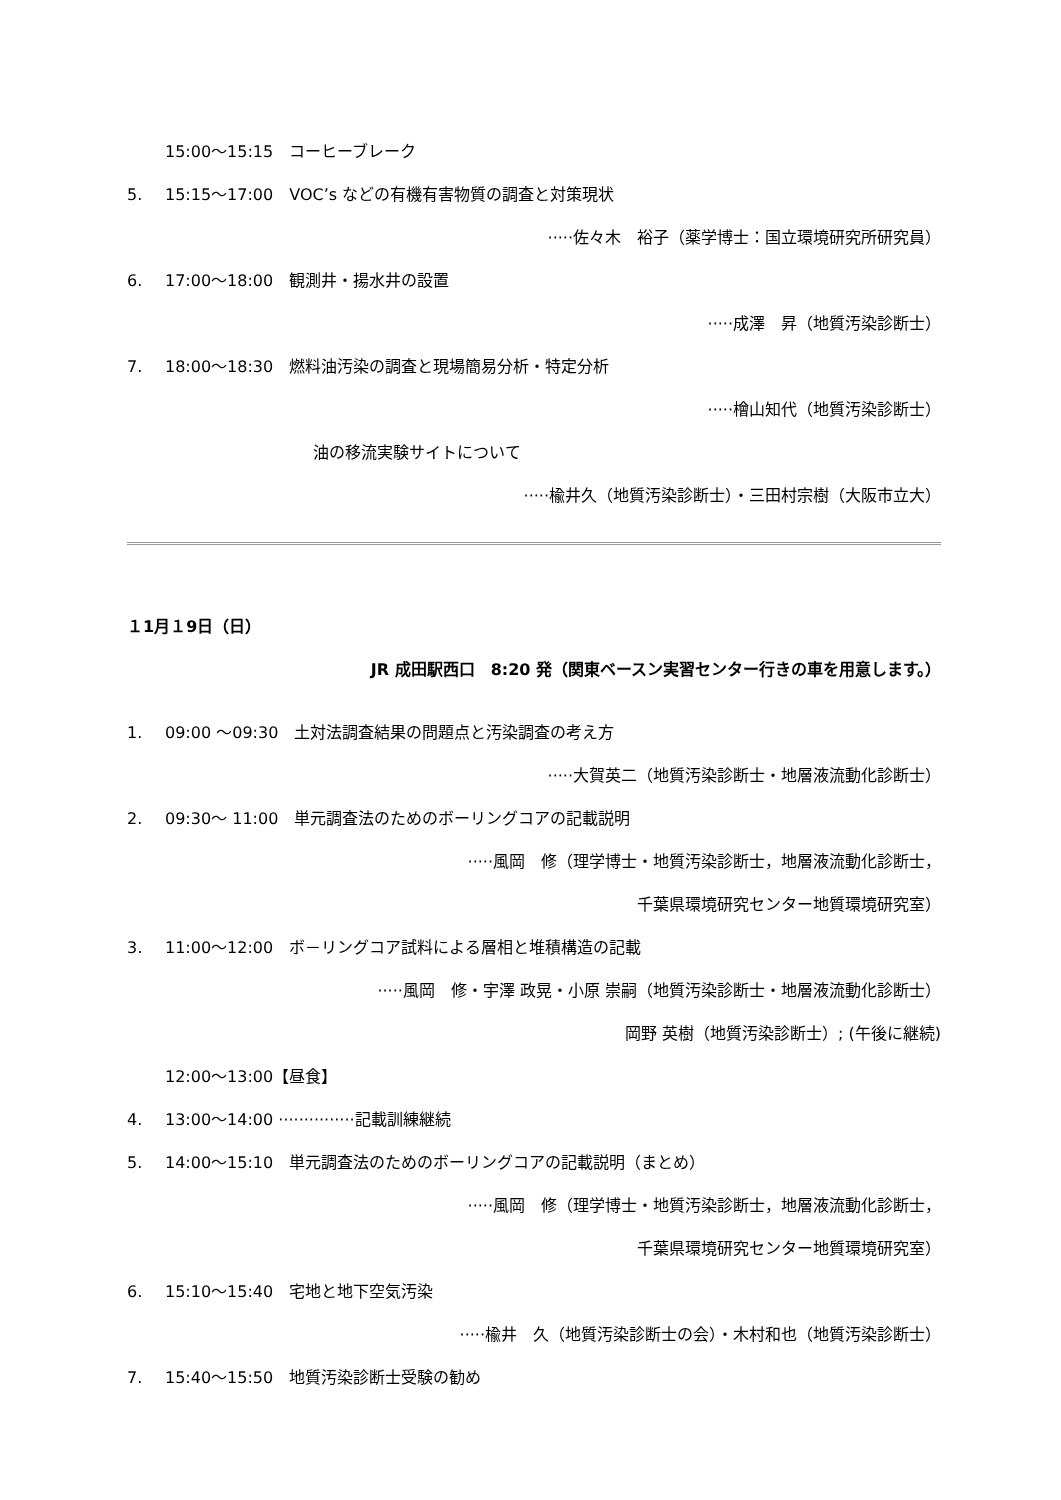15:00～15:15　コーヒーブレーク
5. 15:15～17:00　VOC’s などの有機有害物質の調査と対策現状
·····佐々木　裕子（薬学博士：国立環境研究所研究員）
6. 17:00～18:00　観測井・揚水井の設置
·····成澤　昇（地質汚染診断士）
7. 18:00～18:30　燃料油汚染の調査と現場簡易分析・特定分析
·····檜山知代（地質汚染診断士）
油の移流実験サイトについて
·····楡井久（地質汚染診断士）・三田村宗樹（大阪市立大）
１1月１9日（日）
JR 成田駅西口　8:20 発（関東ベースン実習センター行きの車を用意します。）
1. 09:00 ～09:30　土対法調査結果の問題点と汚染調査の考え方
·····大賀英二（地質汚染診断士・地層液流動化診断士）
2. 09:30～ 11:00　単元調査法のためのボーリングコアの記載説明
·····風岡　修（理学博士・地質汚染診断士，地層液流動化診断士，
千葉県環境研究センター地質環境研究室）
3. 11:00～12:00　ボ－リングコア試料による層相と堆積構造の記載
·····風岡　修・宇澤 政晃・小原 崇嗣（地質汚染診断士・地層液流動化診断士）
岡野 英樹（地質汚染診断士）; (午後に継続)
12:00～13:00【昼食】
4. 13:00～14:00 ···············記載訓練継続
5. 14:00～15:10　単元調査法のためのボーリングコアの記載説明（まとめ）
·····風岡　修（理学博士・地質汚染診断士，地層液流動化診断士，
千葉県環境研究センター地質環境研究室）
6. 15:10～15:40　宅地と地下空気汚染
·····楡井　久（地質汚染診断士の会）・木村和也（地質汚染診断士）
7. 15:40～15:50　地質汚染診断士受験の勧め